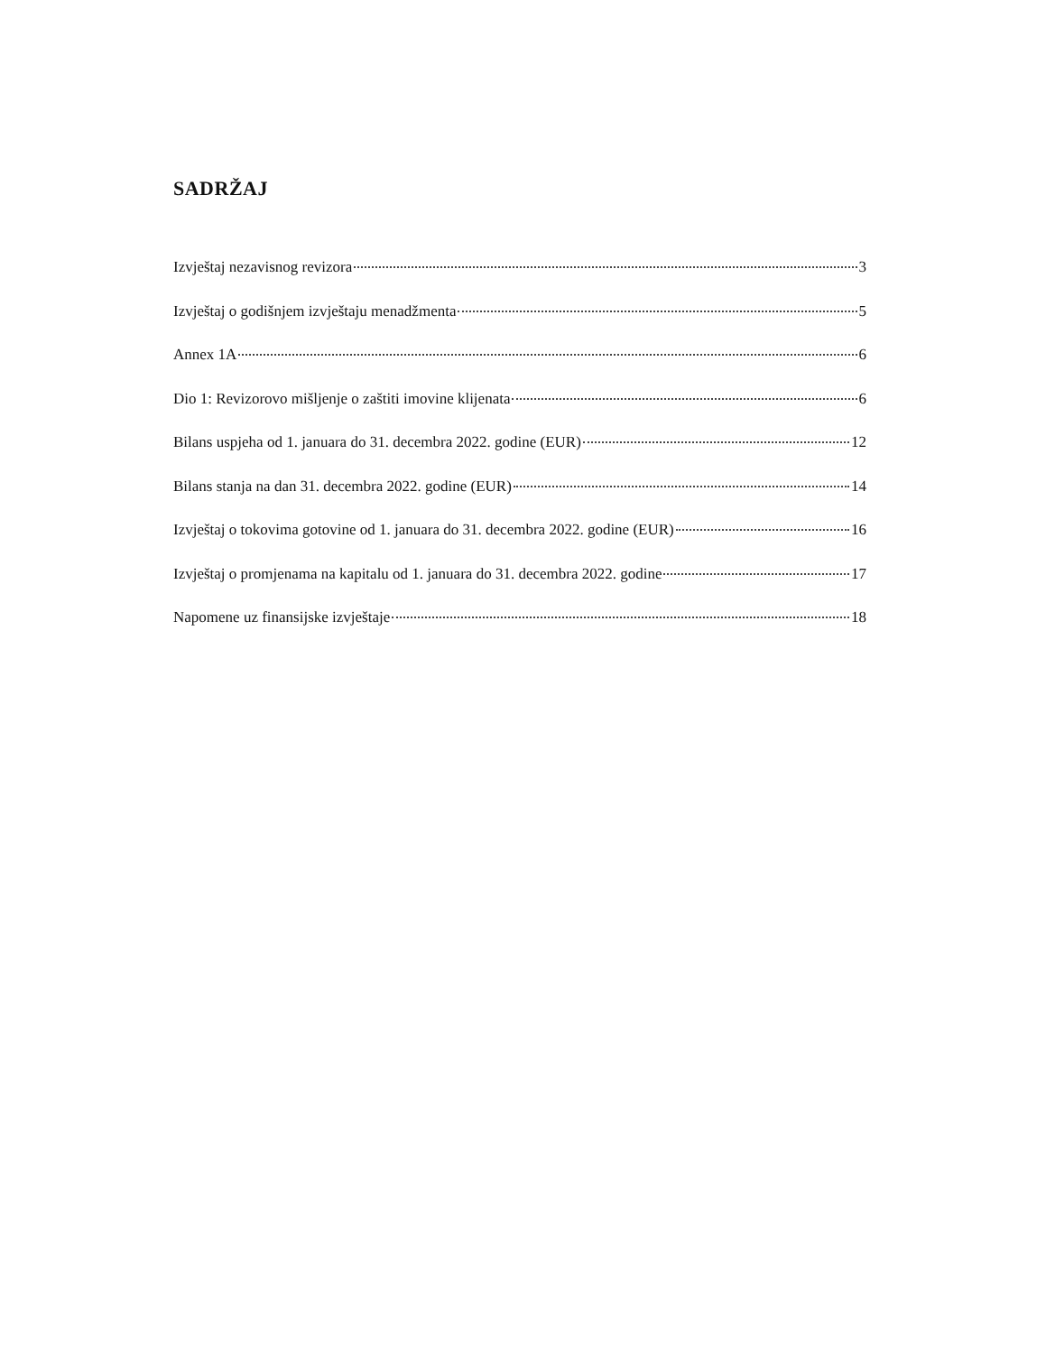SADRŽAJ
Izvještaj nezavisnog revizora 3
Izvještaj o godišnjem izvještaju menadžmenta 5
Annex 1A 6
Dio 1: Revizorovo mišljenje o zaštiti imovine klijenata 6
Bilans uspjeha od 1. januara do 31. decembra 2022. godine (EUR) 12
Bilans stanja na dan 31. decembra 2022. godine (EUR) 14
Izvještaj o tokovima gotovine od 1. januara do 31. decembra 2022. godine (EUR) 16
Izvještaj o promjenama na kapitalu od 1. januara do 31. decembra 2022. godine 17
Napomene uz finansijske izvještaje 18